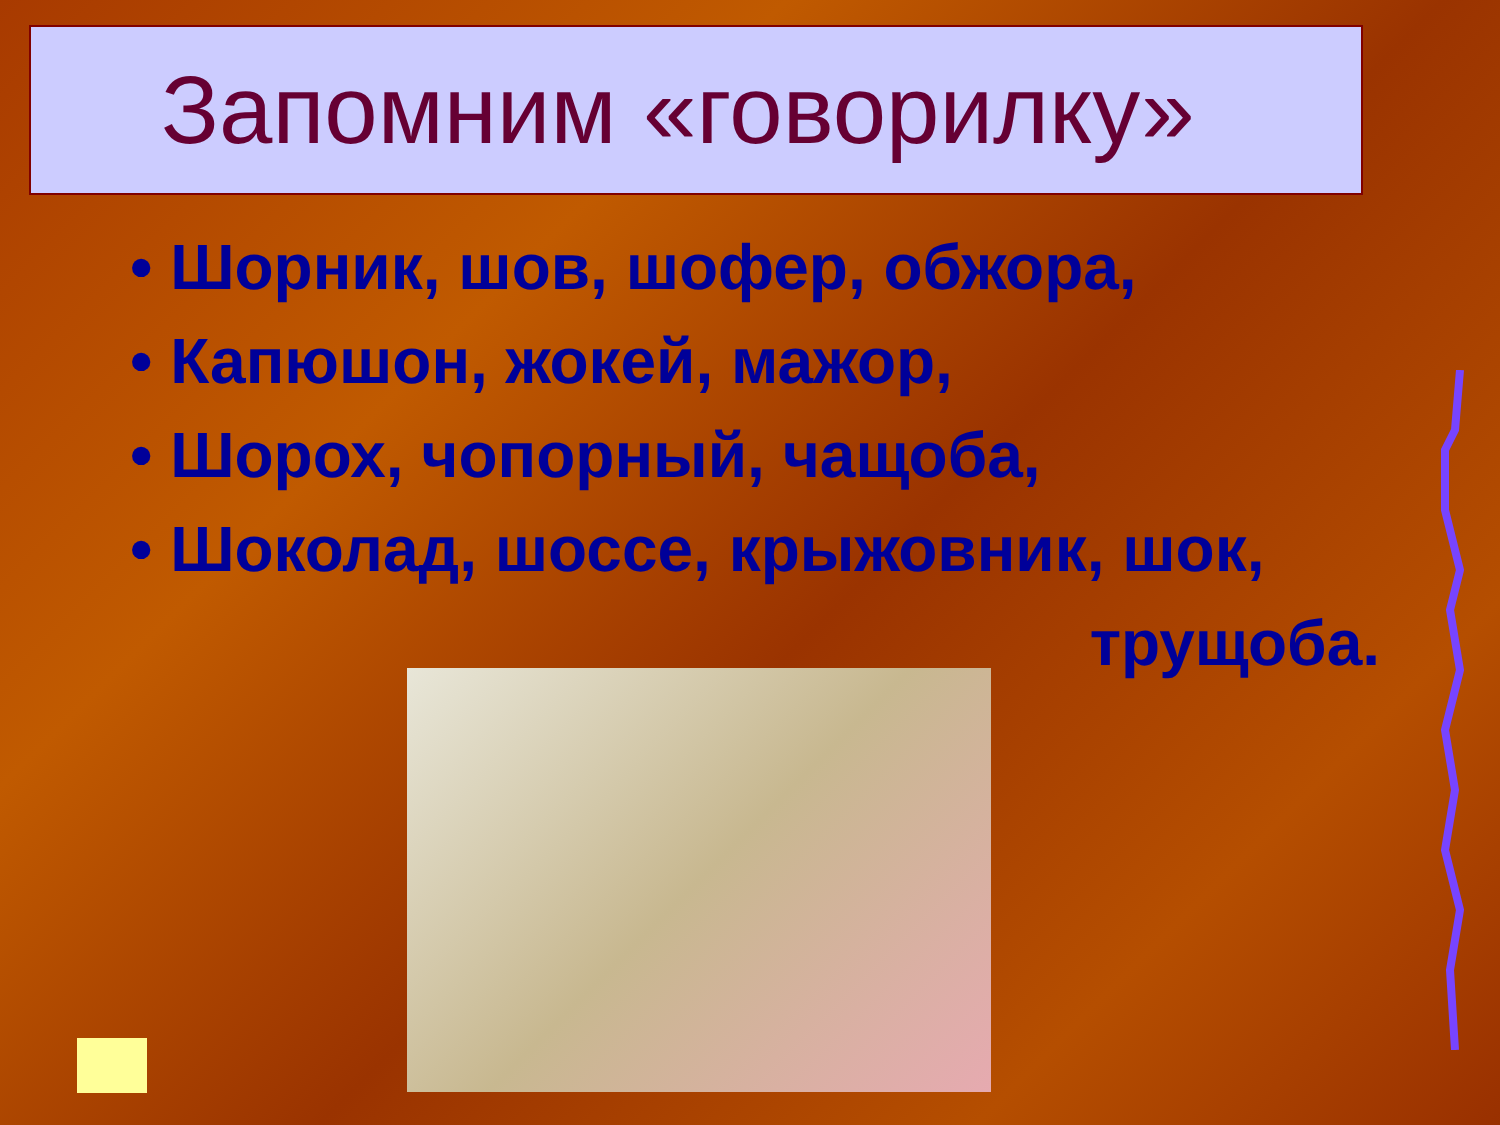Запомним «говорилку»
• Шорник, шов, шофер, обжора,
• Капюшон, жокей, мажор,
• Шорох, чопорный, чащоба,
• Шоколад, шоссе, крыжовник, шок,
трущоба.